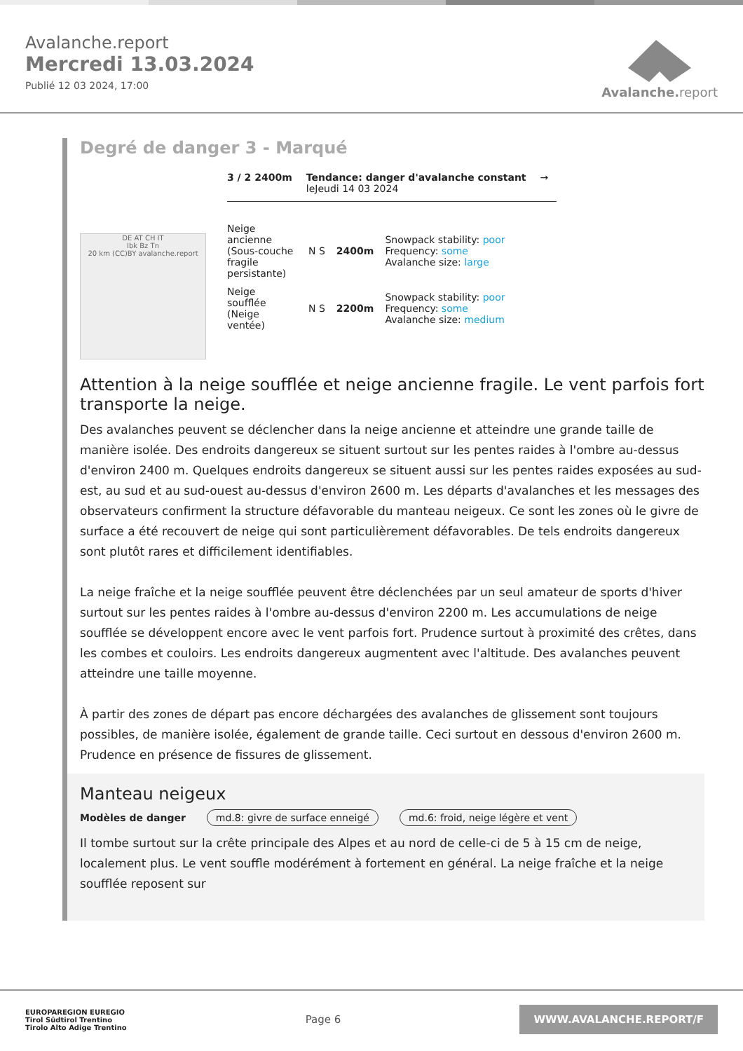Avalanche.report
Mercredi 13.03.2024
Publié 12 03 2024, 17:00
Avalanche. report
Degré de danger 3 - Marqué
3 / 2 2400m Tendance: danger d'avalanche constant
leJeudi 14 03 2024
→
DE AT CH IT
Ibk Bz Tn
20 km (CC)BY avalanche.report
Neige ancienne (Sous-couche fragile persistante)
N S 2400m
Snowpack stability: poor
Frequency: some
Avalanche size: large
Neige soufflée (Neige ventée)
N S 2200m
Snowpack stability: poor
Frequency: some
Avalanche size: medium
Attention à la neige soufflée et neige ancienne fragile. Le vent parfois fort transporte la neige.
Des avalanches peuvent se déclencher dans la neige ancienne et atteindre une grande taille de manière isolée. Des endroits dangereux se situent surtout sur les pentes raides à l'ombre au-dessus d'environ 2400 m. Quelques endroits dangereux se situent aussi sur les pentes raides exposées au sud-est, au sud et au sud-ouest au-dessus d'environ 2600 m. Les départs d'avalanches et les messages des observateurs confirment la structure défavorable du manteau neigeux. Ce sont les zones où le givre de surface a été recouvert de neige qui sont particulièrement défavorables. De tels endroits dangereux sont plutôt rares et difficilement identifiables.
La neige fraîche et la neige soufflée peuvent être déclenchées par un seul amateur de sports d'hiver surtout sur les pentes raides à l'ombre au-dessus d'environ 2200 m. Les accumulations de neige soufflée se développent encore avec le vent parfois fort. Prudence surtout à proximité des crêtes, dans les combes et couloirs. Les endroits dangereux augmentent avec l'altitude. Des avalanches peuvent atteindre une taille moyenne.
À partir des zones de départ pas encore déchargées des avalanches de glissement sont toujours possibles, de manière isolée, également de grande taille. Ceci surtout en dessous d'environ 2600 m. Prudence en présence de fissures de glissement.
Manteau neigeux
Modèles de danger md.8: givre de surface enneigé md.6: froid, neige légère et vent
Il tombe surtout sur la crête principale des Alpes et au nord de celle-ci de 5 à 15 cm de neige, localement plus. Le vent souffle modérément à fortement en général. La neige fraîche et la neige soufflée reposent sur
EUROPAREGION EUREGIO
Tirol Südtirol Trentino
Tirolo Alto Adige Trentino
Page 6
WWW.AVALANCHE.REPORT/F